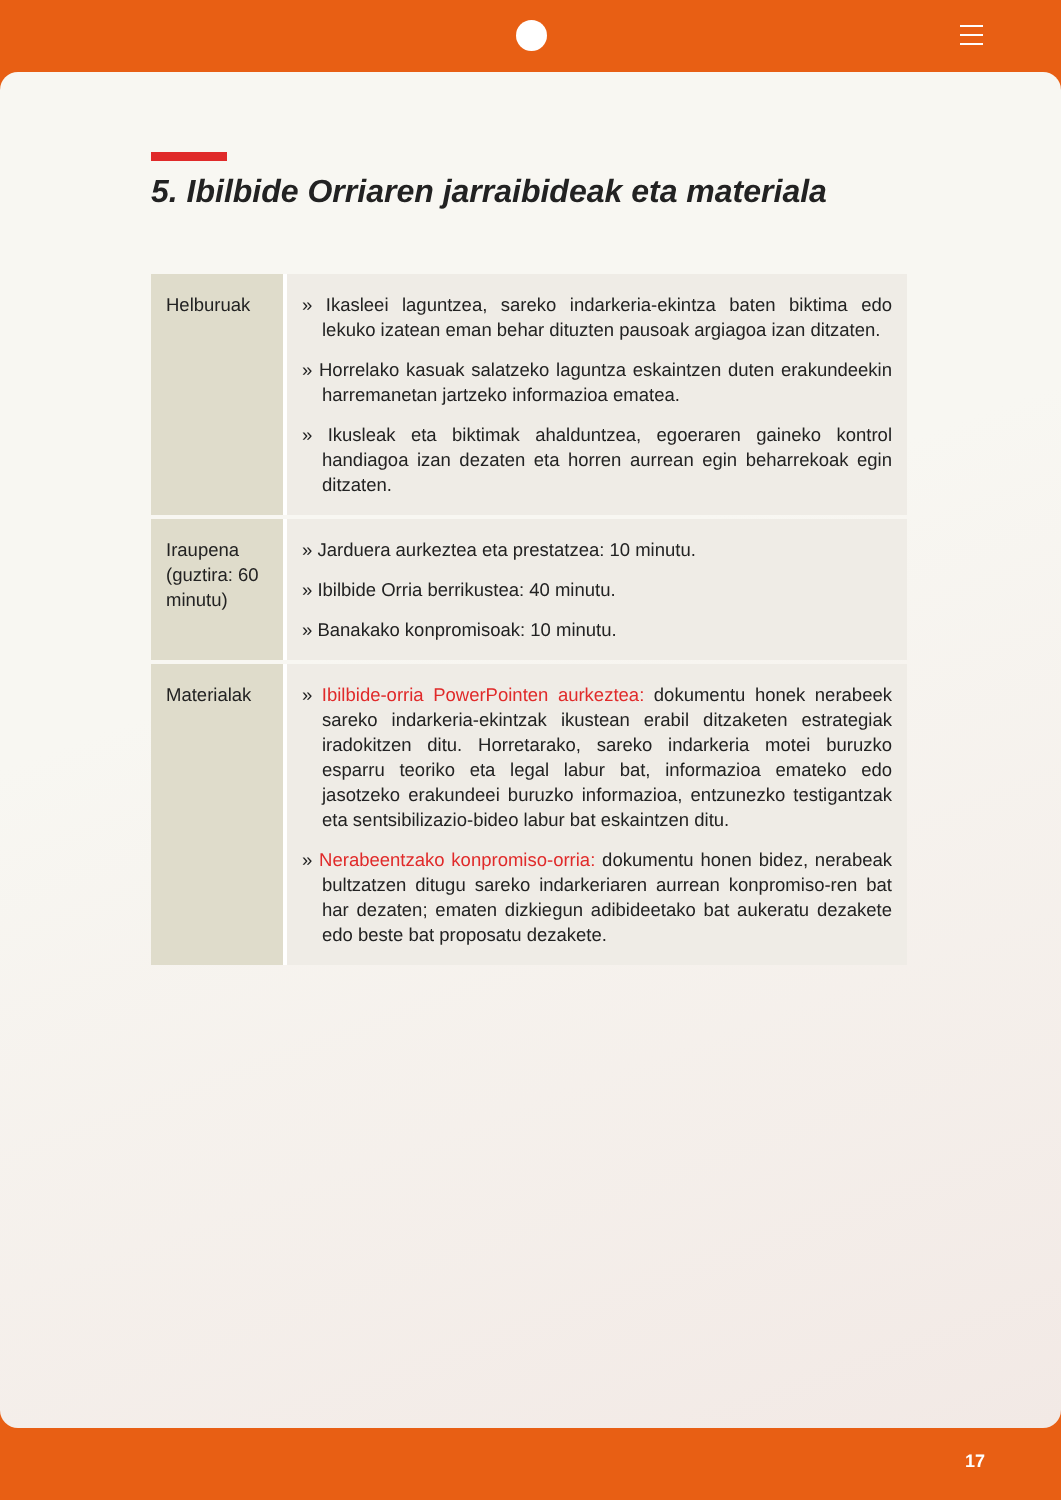5. Ibilbide Orriaren jarraibideak eta materiala
| Helburuak | » Ikasleei laguntzea, sareko indarkeria-ekintza baten biktima edo lekuko izatean eman behar dituzten pausoak argiagoa izan ditzaten. » Horrelako kasuak salatzeko laguntza eskaintzen duten erakundeekin harremanetan jartzeko informazioa ematea. » Ikusleak eta biktimak ahalduntzea, egoeraren gaineko kontrol handiagoa izan dezaten eta horren aurrean egin beharrekoak egin ditzaten. |
| Iraupena (guztira: 60 minutu) | » Jarduera aurkeztea eta prestatzea: 10 minutu. » Ibilbide Orria berrikustea: 40 minutu. » Banakako konpromisoak: 10 minutu. |
| Materialak | » Ibilbide-orria PowerPointen aurkeztea: dokumentu honek nerabeek sareko indarkeria-ekintzak ikustean erabil ditzaketen estrategiak iradokitzen ditu. Horretarako, sareko indarkeria motei buruzko esparru teoriko eta legal labur bat, informazioa emateko edo jasotzeko erakundeei buruzko informazioa, entzunezko testigantzak eta sentsibilizazio-bideo labur bat eskaintzen ditu. » Nerabeentzako konpromiso-orria: dokumentu honen bidez, nerabeak bultzatzen ditugu sareko indarkeriaren aurrean konpromiso-ren bat har dezaten; ematen dizkiegun adibideetako bat aukeratu dezakete edo beste bat proposatu dezakete. |
17